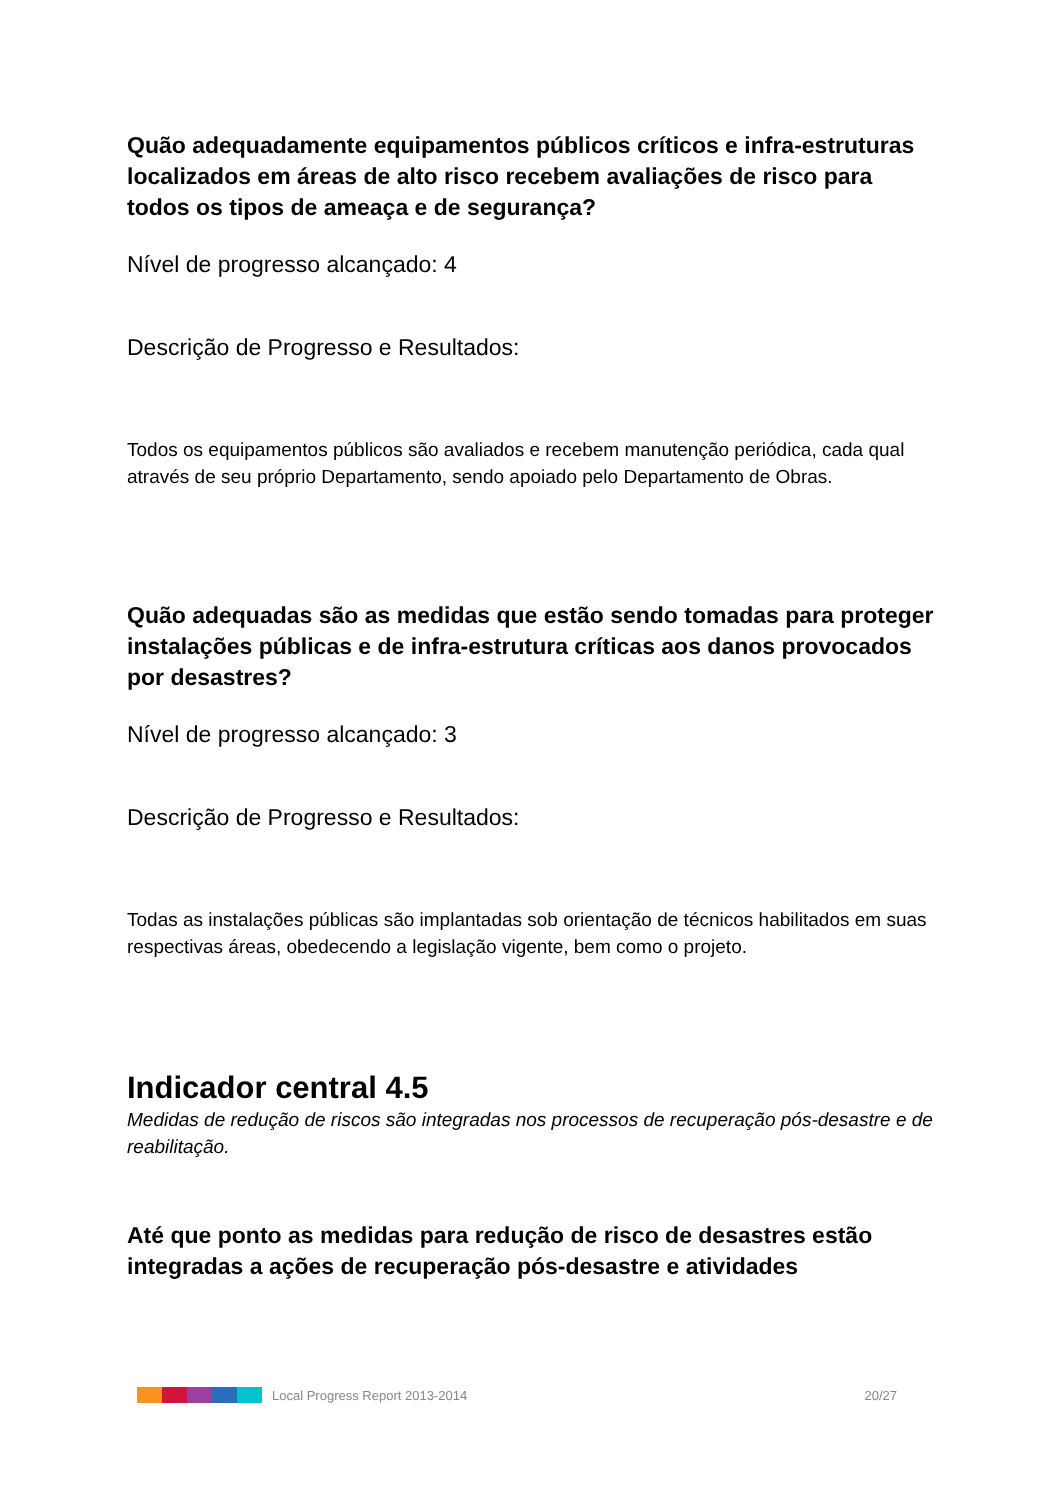Quão adequadamente equipamentos públicos críticos e infra-estruturas localizados em áreas de alto risco recebem avaliações de risco para todos os tipos de ameaça e de segurança?
Nível de progresso alcançado: 4
Descrição de Progresso e Resultados:
Todos os equipamentos públicos são avaliados e recebem manutenção periódica, cada qual através de seu próprio Departamento, sendo apoiado pelo Departamento de Obras.
Quão adequadas são as medidas que estão sendo tomadas para proteger instalações públicas e de infra-estrutura críticas aos danos provocados por desastres?
Nível de progresso alcançado: 3
Descrição de Progresso e Resultados:
Todas as instalações públicas são implantadas sob orientação de técnicos habilitados em suas respectivas áreas, obedecendo a legislação vigente, bem como o projeto.
Indicador central 4.5
Medidas de redução de riscos são integradas nos processos de recuperação pós-desastre e de reabilitação.
Até que ponto as medidas para redução de risco de desastres estão integradas a ações de recuperação pós-desastre e atividades
Local Progress Report 2013-2014 20/27